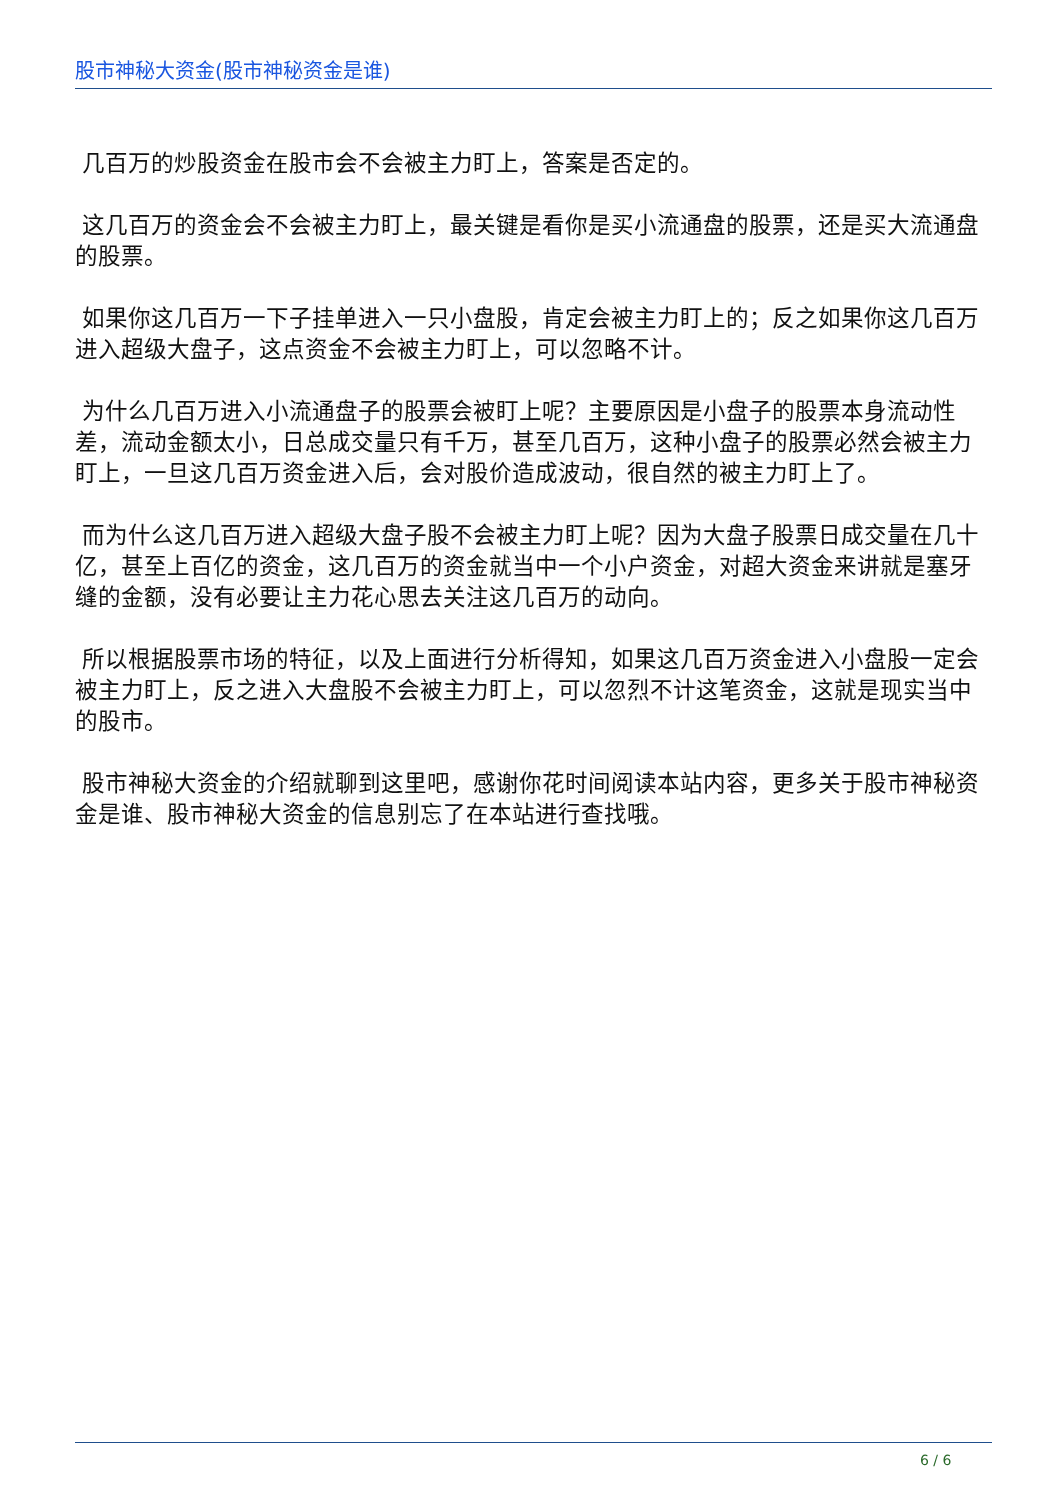股市神秘大资金(股市神秘资金是谁)
几百万的炒股资金在股市会不会被主力盯上，答案是否定的。
这几百万的资金会不会被主力盯上，最关键是看你是买小流通盘的股票，还是买大流通盘的股票。
如果你这几百万一下子挂单进入一只小盘股，肯定会被主力盯上的；反之如果你这几百万进入超级大盘子，这点资金不会被主力盯上，可以忽略不计。
为什么几百万进入小流通盘子的股票会被盯上呢？主要原因是小盘子的股票本身流动性差，流动金额太小，日总成交量只有千万，甚至几百万，这种小盘子的股票必然会被主力盯上，一旦这几百万资金进入后，会对股价造成波动，很自然的被主力盯上了。
而为什么这几百万进入超级大盘子股不会被主力盯上呢？因为大盘子股票日成交量在几十亿，甚至上百亿的资金，这几百万的资金就当中一个小户资金，对超大资金来讲就是塞牙缝的金额，没有必要让主力花心思去关注这几百万的动向。
所以根据股票市场的特征，以及上面进行分析得知，如果这几百万资金进入小盘股一定会被主力盯上，反之进入大盘股不会被主力盯上，可以忽烈不计这笔资金，这就是现实当中的股市。
股市神秘大资金的介绍就聊到这里吧，感谢你花时间阅读本站内容，更多关于股市神秘资金是谁、股市神秘大资金的信息别忘了在本站进行查找哦。
6 / 6